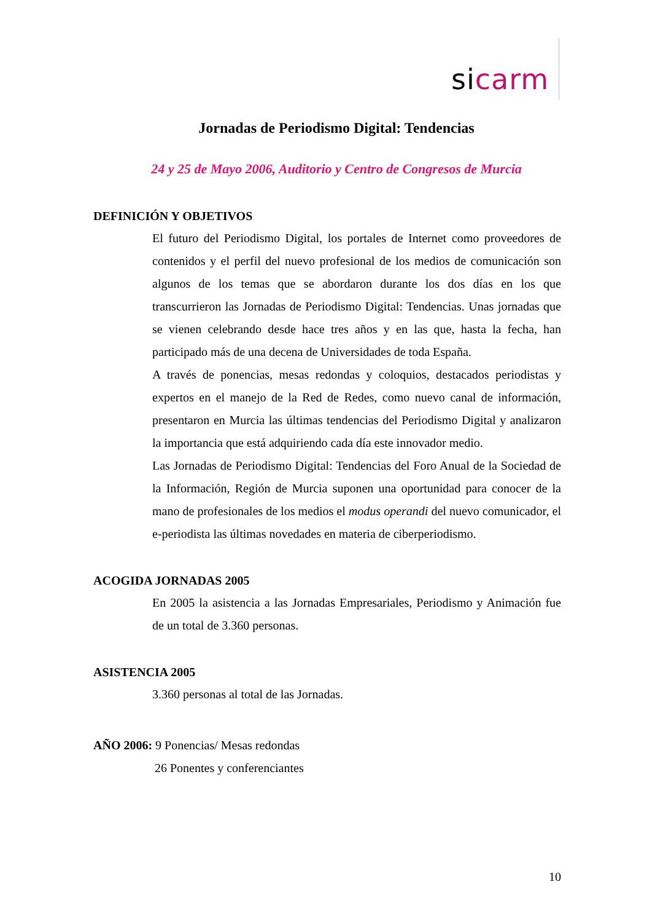sicarm
Jornadas de Periodismo Digital: Tendencias
24 y 25 de Mayo 2006, Auditorio y Centro de Congresos de Murcia
DEFINICIÓN Y OBJETIVOS
El futuro del Periodismo Digital, los portales de Internet como proveedores de contenidos y el perfil del nuevo profesional de los medios de comunicación son algunos de los temas que se abordaron durante los dos días en los que transcurrieron las Jornadas de Periodismo Digital: Tendencias. Unas jornadas que se vienen celebrando desde hace tres años y en las que, hasta la fecha, han participado más de una decena de Universidades de toda España.
A través de ponencias, mesas redondas y coloquios, destacados periodistas y expertos en el manejo de la Red de Redes, como nuevo canal de información, presentaron en Murcia las últimas tendencias del Periodismo Digital y analizaron la importancia que está adquiriendo cada día este innovador medio.
Las Jornadas de Periodismo Digital: Tendencias del Foro Anual de la Sociedad de la Información, Región de Murcia suponen una oportunidad para conocer de la mano de profesionales de los medios el modus operandi del nuevo comunicador, el e-periodista las últimas novedades en materia de ciberperiodismo.
ACOGIDA JORNADAS 2005
En 2005 la asistencia a las Jornadas Empresariales, Periodismo y Animación fue de un total de 3.360 personas.
ASISTENCIA 2005
3.360 personas al total de las Jornadas.
AÑO 2006: 9 Ponencias/ Mesas redondas
26 Ponentes y conferenciantes
10